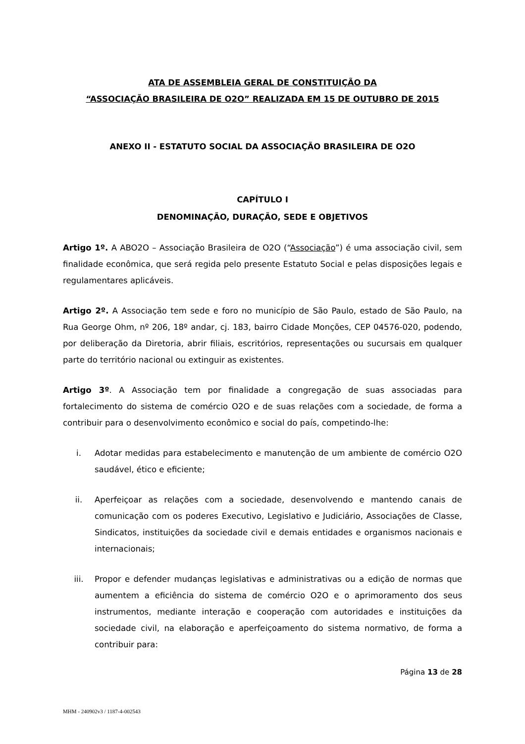ATA DE ASSEMBLEIA GERAL DE CONSTITUIÇÃO DA
“ASSOCIAÇÃO BRASILEIRA DE O2O” REALIZADA EM 15 DE OUTUBRO DE 2015
ANEXO II - ESTATUTO SOCIAL DA ASSOCIAÇÃO BRASILEIRA DE O2O
CAPÍTULO I
DENOMINAÇÃO, DURAÇÃO, SEDE E OBJETIVOS
Artigo 1º. A ABO2O – Associação Brasileira de O2O (“Associação”) é uma associação civil, sem finalidade econômica, que será regida pelo presente Estatuto Social e pelas disposições legais e regulamentares aplicáveis.
Artigo 2º. A Associação tem sede e foro no município de São Paulo, estado de São Paulo, na Rua George Ohm, nº 206, 18º andar, cj. 183, bairro Cidade Monções, CEP 04576-020, podendo, por deliberação da Diretoria, abrir filiais, escritórios, representações ou sucursais em qualquer parte do território nacional ou extinguir as existentes.
Artigo 3º. A Associação tem por finalidade a congregação de suas associadas para fortalecimento do sistema de comércio O2O e de suas relações com a sociedade, de forma a contribuir para o desenvolvimento econômico e social do país, competindo-lhe:
i. Adotar medidas para estabelecimento e manutenção de um ambiente de comércio O2O saudável, ético e eficiente;
ii. Aperfeiçoar as relações com a sociedade, desenvolvendo e mantendo canais de comunicação com os poderes Executivo, Legislativo e Judiciário, Associações de Classe, Sindicatos, instituições da sociedade civil e demais entidades e organismos nacionais e internacionais;
iii. Propor e defender mudanças legislativas e administrativas ou a edição de normas que aumentem a eficiência do sistema de comércio O2O e o aprimoramento dos seus instrumentos, mediante interação e cooperação com autoridades e instituições da sociedade civil, na elaboração e aperfeiçoamento do sistema normativo, de forma a contribuir para:
Página 13 de 28
MHM - 240902v3 / 1187-4-002543